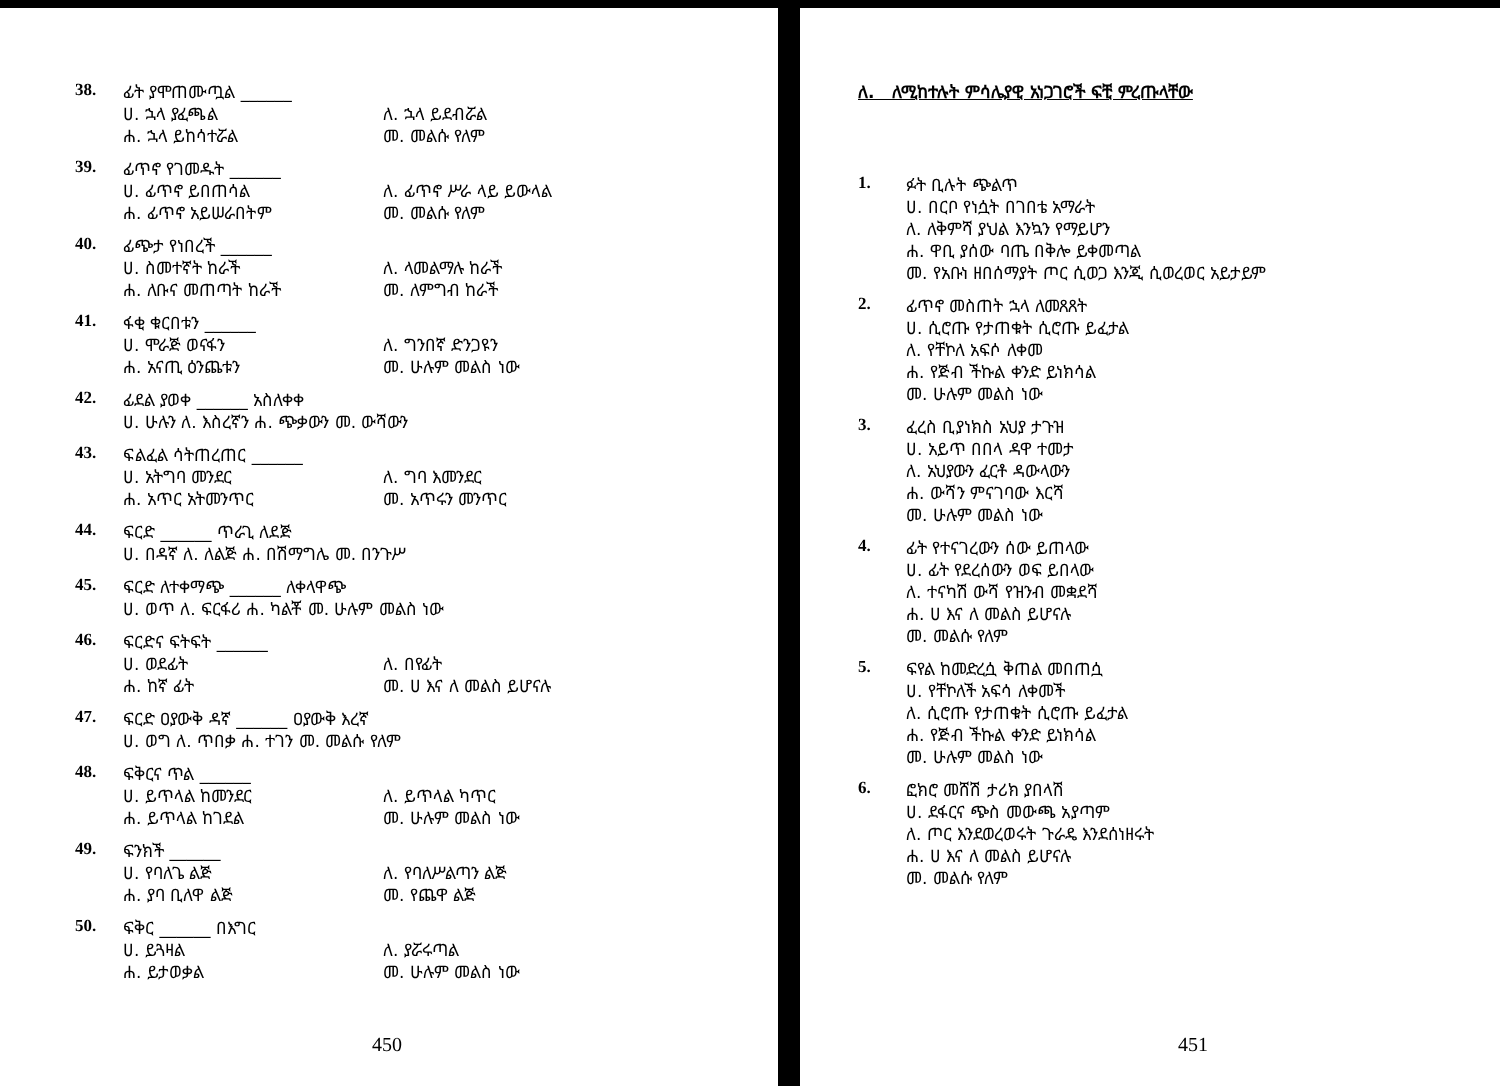38. ፊት ያሞጠሙጧል ______
ሀ. ኋላ ያፈጫል ለ. ኋላ ይደብሯል ሐ. ኋላ ይከሳተሯል መ. መልሱ የለም
39. ፊጥኖ የገመዱት ______
ሀ. ፊጥኖ ይበጠሳል ለ. ፊጥኖ ሥራ ላይ ይውላል ሐ. ፊጥኖ አይሠራበትም መ. መልሱ የለም
40. ፊጭታ የነበረች ______
ሀ. ስመተኛት ከራች ለ. ላመልማሉ ከራች ሐ. ለቡና መጠጣት ከራች መ. ለምግብ ከራች
41. ፋቂ ቁርበቱን ______
ሀ. ሞራጅ ወናፋን ለ. ግንበኛ ድንጋዩን ሐ. አናጢ ዕንጨቱን መ. ሁሉም መልስ ነው
42. ፊደል ያወቀ ______ አስለቀቀ
ሀ. ሁሉን ለ. እስረኛን ሐ. ጭቃውን መ. ውሻውን
43. ፍልፈል ሳትጠረጠር ______
ሀ. አትግባ መንደር ለ. ግባ እመንደር ሐ. አጥር አትመንጥር መ. አጥሩን መንጥር
44. ፍርድ ______ ጥራጊ ለደጅ
ሀ. በዳኛ ለ. ለልጅ ሐ. በሽማግሌ መ. በንጉሥ
45. ፍርድ ለተቀማጭ ______ ለቀላዋጭ
ሀ. ወጥ ለ. ፍርፋሪ ሐ. ካልቾ መ. ሁሉም መልስ ነው
46. ፍርድና ፍትፍት ______
ሀ. ወደፊት ለ. በየፊት ሐ. ከኛ ፊት መ. ሀ እና ለ መልስ ይሆናሉ
47. ፍርድ ዐያውቅ ዳኛ ______ ዐያውቅ እረኛ
ሀ. ወግ ለ. ጥበቃ ሐ. ተገን መ. መልሱ የለም
48. ፍቅርና ጥል ______
ሀ. ይጥላል ከመንደር ለ. ይጥላል ካጥር ሐ. ይጥላል ከገደል መ. ሁሉም መልስ ነው
49. ፍንክች ______
ሀ. የባለጌ ልጅ ለ. የባለሥልጣን ልጅ ሐ. ያባ ቢለዋ ልጅ መ. የጨዋ ልጅ
50. ፍቅር ______ በእግር
ሀ. ይጓዛል ለ. ያሯሩጣል ሐ. ይታወቃል መ. ሁሉም መልስ ነው
450
ለ. ለሚከተሉት ምሳሌያዊ አነጋገሮች ፍቺ ምረጡላቸው
1. ፉት ቢሉት ጭልጥ
ሀ. በርቦ የነሷት በገበቴ አማራት
ለ. ለቅምሻ ያህል እንኳን የማይሆን
ሐ. ዋቢ ያሰው ባጤ በቅሎ ይቀመጣል
መ. የአቡነ ዘበሰማያት ጦር ሲወጋ እንጂ ሲወረወር አይታይም
2. ፊጥኖ መስጠት ኋላ ለመጸጸት
ሀ. ሲሮጡ የታጠቁት ሲሮጡ ይፈታል
ለ. የቸኮለ አፍሶ ለቀመ
ሐ. የጅብ ችኩል ቀንድ ይነክሳል
መ. ሁሉም መልስ ነው
3. ፈረስ ቢያነክስ አህያ ታጉዝ
ሀ. አይጥ በበላ ዳዋ ተመታ
ለ. አህያውን ፈርቶ ዳውላውን
ሐ. ውሻን ምናገባው እርሻ
መ. ሁሉም መልስ ነው
4. ፊት የተናገረውን ሰው ይጠላው
ሀ. ፊት የደረሰውን ወፍ ይበላው
ለ. ተናካሽ ውሻ የዝንብ መቋደሻ
ሐ. ሀ እና ለ መልስ ይሆናሉ
መ. መልሱ የለም
5. ፍየል ከመድረሷ ቅጠል መበጠሷ
ሀ. የቸኮለች አፍሳ ለቀመች
ለ. ሲሮጡ የታጠቁት ሲሮጡ ይፈታል
ሐ. የጅብ ችኩል ቀንድ ይነክሳል
መ. ሁሉም መልስ ነው
6. ፎክሮ መሸሽ ታሪክ ያበላሽ
ሀ. ደፋርና ጭስ መውጫ አያጣም
ለ. ጦር እንደወረወሩት ጉራዴ እንደሰነዘሩት
ሐ. ሀ እና ለ መልስ ይሆናሉ
መ. መልሱ የለም
451